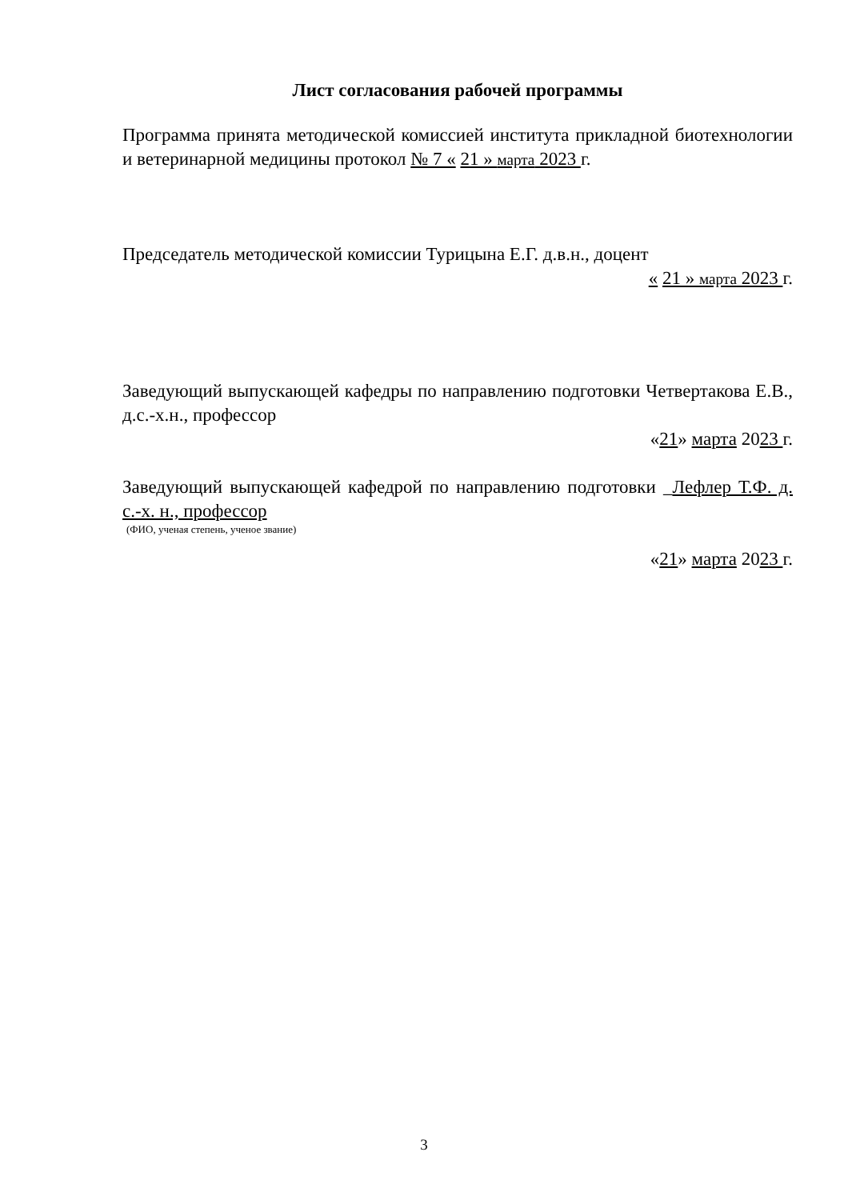Лист согласования рабочей программы
Программа принята методической комиссией института прикладной биотехнологии и ветеринарной медицины протокол № 7 « 21 » марта 2023 г.
Председатель методической комиссии Турицына Е.Г. д.в.н., доцент
« 21 » марта 2023 г.
Заведующий выпускающей кафедры по направлению подготовки Четвертакова Е.В., д.с.-х.н., профессор
«21» марта 2023 г.
Заведующий выпускающей кафедрой по направлению подготовки _Лефлер Т.Ф. д. с.-х. н., профессор
(ФИО, ученая степень, ученое звание)
«21» марта 2023 г.
3